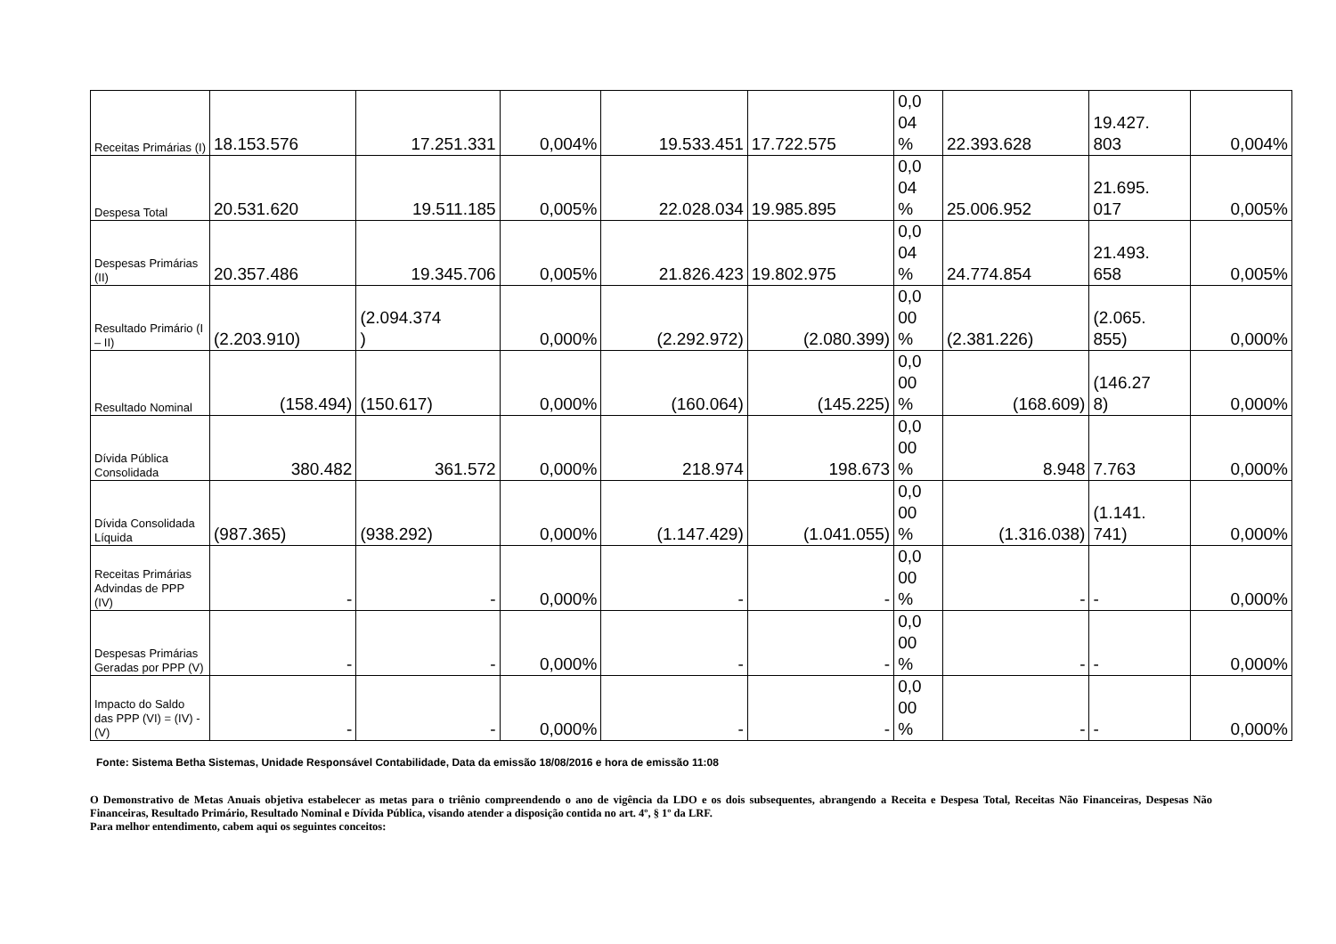| Receitas Primárias (I) | 18.153.576 | 17.251.331 | 0,004% | 19.533.451 | 17.722.575 | 0,0 04 % | 22.393.628 | 19.427. 803 | 0,004% |
| Despesa Total | 20.531.620 | 19.511.185 | 0,005% | 22.028.034 | 19.985.895 | 0,0 04 % | 25.006.952 | 21.695. 017 | 0,005% |
| Despesas Primárias (II) | 20.357.486 | 19.345.706 | 0,005% | 21.826.423 | 19.802.975 | 0,0 04 % | 24.774.854 | 21.493. 658 | 0,005% |
| Resultado Primário (I – II) | (2.203.910) | (2.094.374 ) | 0,000% | (2.292.972) | (2.080.399) | 0,0 00 % | (2.381.226) | (2.065. 855) | 0,000% |
| Resultado Nominal | (158.494) | (150.617) | 0,000% | (160.064) | (145.225) | 0,0 00 % | (168.609) | (146.27 8) | 0,000% |
| Dívida Pública Consolidada | 380.482 | 361.572 | 0,000% | 218.974 | 198.673 | 0,0 00 % | 8.948 | 7.763 | 0,000% |
| Dívida Consolidada Líquida | (987.365) | (938.292) | 0,000% | (1.147.429) | (1.041.055) | 0,0 00 % | (1.316.038) | (1.141. 741) | 0,000% |
| Receitas Primárias Advindas de PPP (IV) | - | - | 0,000% | - | - | 0,0 00 % | - | - | 0,000% |
| Despesas Primárias Geradas por PPP (V) | - | - | 0,000% | - | - | 0,0 00 % | - | - | 0,000% |
| Impacto do Saldo das PPP (VI) = (IV) - (V) | - | - | 0,000% | - | - | 0,0 00 % | - | - | 0,000% |
Fonte: Sistema Betha Sistemas, Unidade Responsável Contabilidade, Data da emissão 18/08/2016 e hora de emissão 11:08
O Demonstrativo de Metas Anuais objetiva estabelecer as metas para o triênio compreendendo o ano de vigência da LDO e os dois subsequentes, abrangendo a Receita e Despesa Total, Receitas Não Financeiras, Despesas Não Financeiras, Resultado Primário, Resultado Nominal e Dívida Pública, visando atender a disposição contida no art. 4º, § 1º da LRF.
Para melhor entendimento, cabem aqui os seguintes conceitos: